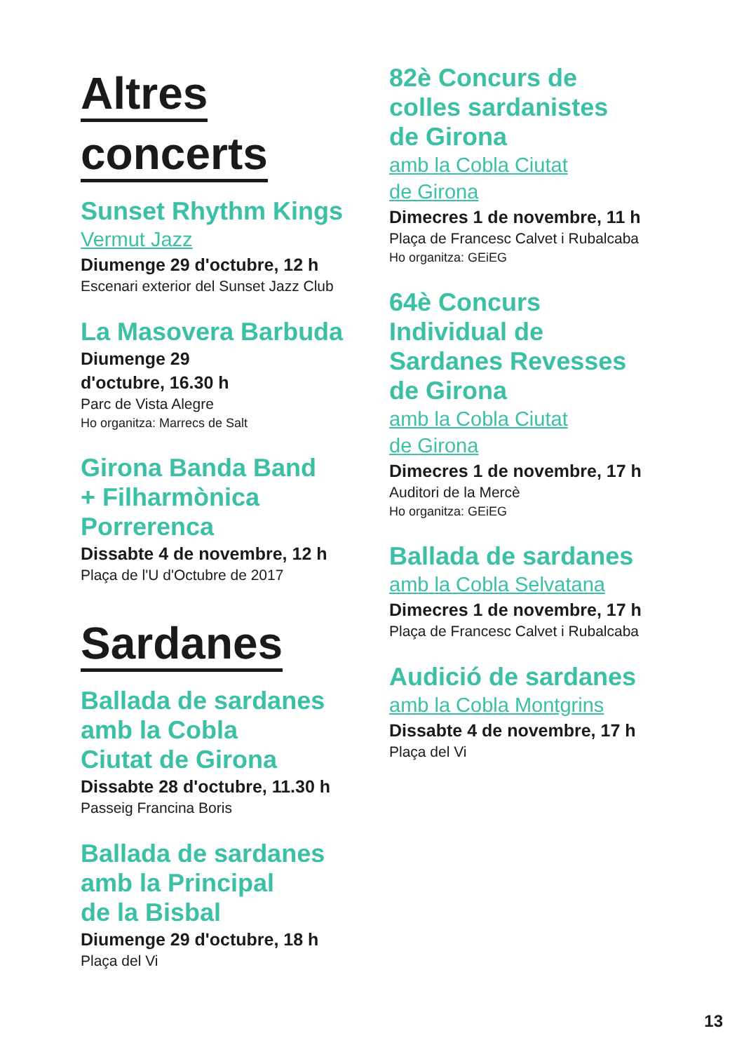Altres
concerts
Sunset Rhythm Kings
Vermut Jazz
Diumenge 29 d'octubre, 12 h
Escenari exterior del Sunset Jazz Club
La Masovera Barbuda
Diumenge 29
d'octubre, 16.30 h
Parc de Vista Alegre
Ho organitza: Marrecs de Salt
Girona Banda Band
+ Filharmònica
Porrerenca
Dissabte 4 de novembre, 12 h
Plaça de l'U d'Octubre de 2017
Sardanes
Ballada de sardanes
amb la Cobla
Ciutat de Girona
Dissabte 28 d'octubre, 11.30 h
Passeig Francina Boris
Ballada de sardanes
amb la Principal
de la Bisbal
Diumenge 29 d'octubre, 18 h
Plaça del Vi
82è Concurs de
colles sardanistes
de Girona
amb la Cobla Ciutat
de Girona
Dimecres 1 de novembre, 11 h
Plaça de Francesc Calvet i Rubalcaba
Ho organitza: GEiEG
64è Concurs
Individual de
Sardanes Revesses
de Girona
amb la Cobla Ciutat
de Girona
Dimecres 1 de novembre, 17 h
Auditori de la Mercè
Ho organitza: GEiEG
Ballada de sardanes
amb la Cobla Selvatana
Dimecres 1 de novembre, 17 h
Plaça de Francesc Calvet i Rubalcaba
Audició de sardanes
amb la Cobla Montgrins
Dissabte 4 de novembre, 17 h
Plaça del Vi
13